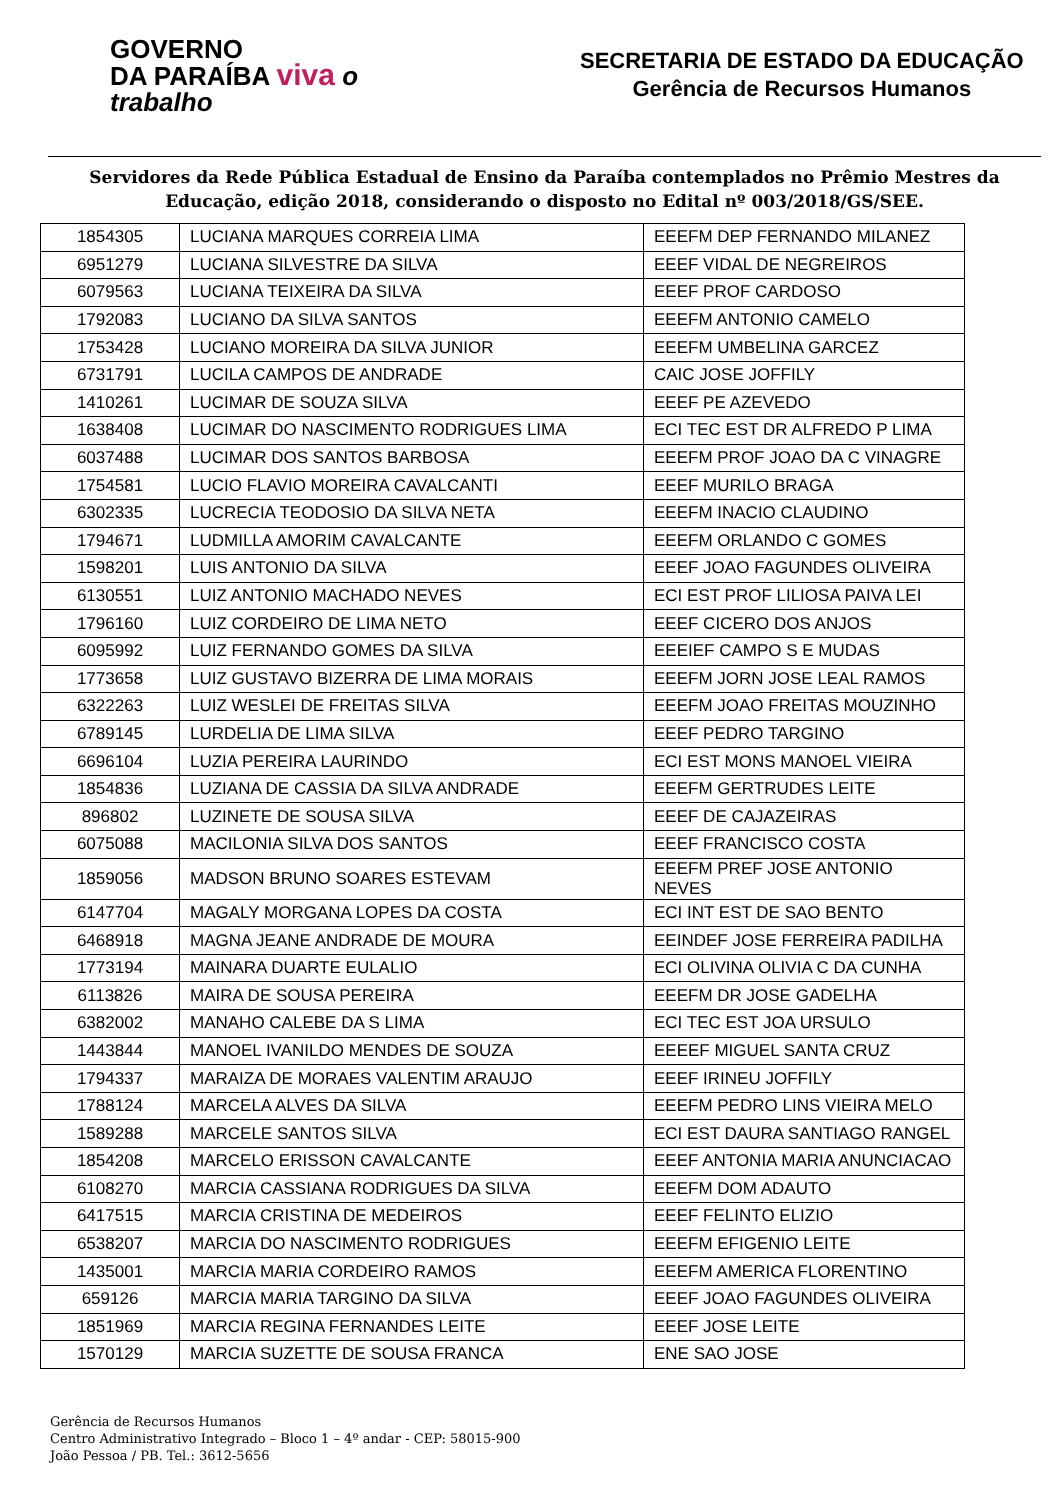GOVERNO
DA PARAÍBA viva o trabalho
SECRETARIA DE ESTADO DA EDUCAÇÃO
Gerência de Recursos Humanos
Servidores da Rede Pública Estadual de Ensino da Paraíba contemplados no Prêmio Mestres da Educação, edição 2018, considerando o disposto no Edital nº 003/2018/GS/SEE.
| 1854305 | LUCIANA MARQUES CORREIA LIMA | EEEFM DEP FERNANDO MILANEZ |
| 6951279 | LUCIANA SILVESTRE DA SILVA | EEEF VIDAL DE NEGREIROS |
| 6079563 | LUCIANA TEIXEIRA DA SILVA | EEEF PROF CARDOSO |
| 1792083 | LUCIANO DA SILVA SANTOS | EEEFM ANTONIO CAMELO |
| 1753428 | LUCIANO MOREIRA DA SILVA JUNIOR | EEEFM UMBELINA GARCEZ |
| 6731791 | LUCILA CAMPOS DE ANDRADE | CAIC JOSE JOFFILY |
| 1410261 | LUCIMAR DE SOUZA SILVA | EEEF PE AZEVEDO |
| 1638408 | LUCIMAR DO NASCIMENTO RODRIGUES LIMA | ECI TEC EST DR ALFREDO P LIMA |
| 6037488 | LUCIMAR DOS SANTOS BARBOSA | EEEFM PROF JOAO DA C VINAGRE |
| 1754581 | LUCIO FLAVIO MOREIRA CAVALCANTI | EEEF MURILO BRAGA |
| 6302335 | LUCRECIA TEODOSIO DA SILVA NETA | EEEFM INACIO CLAUDINO |
| 1794671 | LUDMILLA AMORIM CAVALCANTE | EEEFM ORLANDO C GOMES |
| 1598201 | LUIS ANTONIO DA SILVA | EEEF JOAO FAGUNDES OLIVEIRA |
| 6130551 | LUIZ ANTONIO MACHADO NEVES | ECI EST PROF LILIOSA PAIVA LEI |
| 1796160 | LUIZ CORDEIRO DE LIMA NETO | EEEF CICERO DOS ANJOS |
| 6095992 | LUIZ FERNANDO GOMES DA SILVA | EEEIEF CAMPO S E MUDAS |
| 1773658 | LUIZ GUSTAVO BIZERRA DE LIMA MORAIS | EEEFM JORN JOSE LEAL RAMOS |
| 6322263 | LUIZ WESLEI DE FREITAS SILVA | EEEFM JOAO FREITAS MOUZINHO |
| 6789145 | LURDELIA DE LIMA SILVA | EEEF PEDRO TARGINO |
| 6696104 | LUZIA PEREIRA LAURINDO | ECI EST MONS MANOEL VIEIRA |
| 1854836 | LUZIANA DE CASSIA DA SILVA ANDRADE | EEEFM GERTRUDES LEITE |
| 896802 | LUZINETE DE SOUSA SILVA | EEEF DE CAJAZEIRAS |
| 6075088 | MACILONIA SILVA DOS SANTOS | EEEF FRANCISCO COSTA |
| 1859056 | MADSON BRUNO SOARES ESTEVAM | EEEFM PREF JOSE ANTONIO NEVES |
| 6147704 | MAGALY MORGANA LOPES DA COSTA | ECI INT EST DE SAO BENTO |
| 6468918 | MAGNA JEANE ANDRADE DE MOURA | EEINDEF JOSE FERREIRA PADILHA |
| 1773194 | MAINARA DUARTE EULALIO | ECI OLIVINA OLIVIA C DA CUNHA |
| 6113826 | MAIRA DE SOUSA PEREIRA | EEEFM DR JOSE GADELHA |
| 6382002 | MANAHO CALEBE DA S LIMA | ECI TEC EST JOA URSULO |
| 1443844 | MANOEL IVANILDO MENDES DE SOUZA | EEEEF MIGUEL SANTA CRUZ |
| 1794337 | MARAIZA DE MORAES VALENTIM ARAUJO | EEEF IRINEU JOFFILY |
| 1788124 | MARCELA ALVES DA SILVA | EEEFM PEDRO LINS VIEIRA MELO |
| 1589288 | MARCELE SANTOS SILVA | ECI EST DAURA SANTIAGO RANGEL |
| 1854208 | MARCELO ERISSON CAVALCANTE | EEEF ANTONIA MARIA ANUNCIACAO |
| 6108270 | MARCIA CASSIANA RODRIGUES DA SILVA | EEEFM DOM ADAUTO |
| 6417515 | MARCIA CRISTINA DE MEDEIROS | EEEF FELINTO ELIZIO |
| 6538207 | MARCIA DO NASCIMENTO RODRIGUES | EEEFM EFIGENIO LEITE |
| 1435001 | MARCIA MARIA CORDEIRO RAMOS | EEEFM AMERICA FLORENTINO |
| 659126 | MARCIA MARIA TARGINO DA SILVA | EEEF JOAO FAGUNDES OLIVEIRA |
| 1851969 | MARCIA REGINA FERNANDES LEITE | EEEF JOSE LEITE |
| 1570129 | MARCIA SUZETTE DE SOUSA FRANCA | ENE SAO JOSE |
Gerência de Recursos Humanos
Centro Administrativo Integrado – Bloco 1 – 4º andar - CEP: 58015-900
João Pessoa / PB. Tel.: 3612-5656